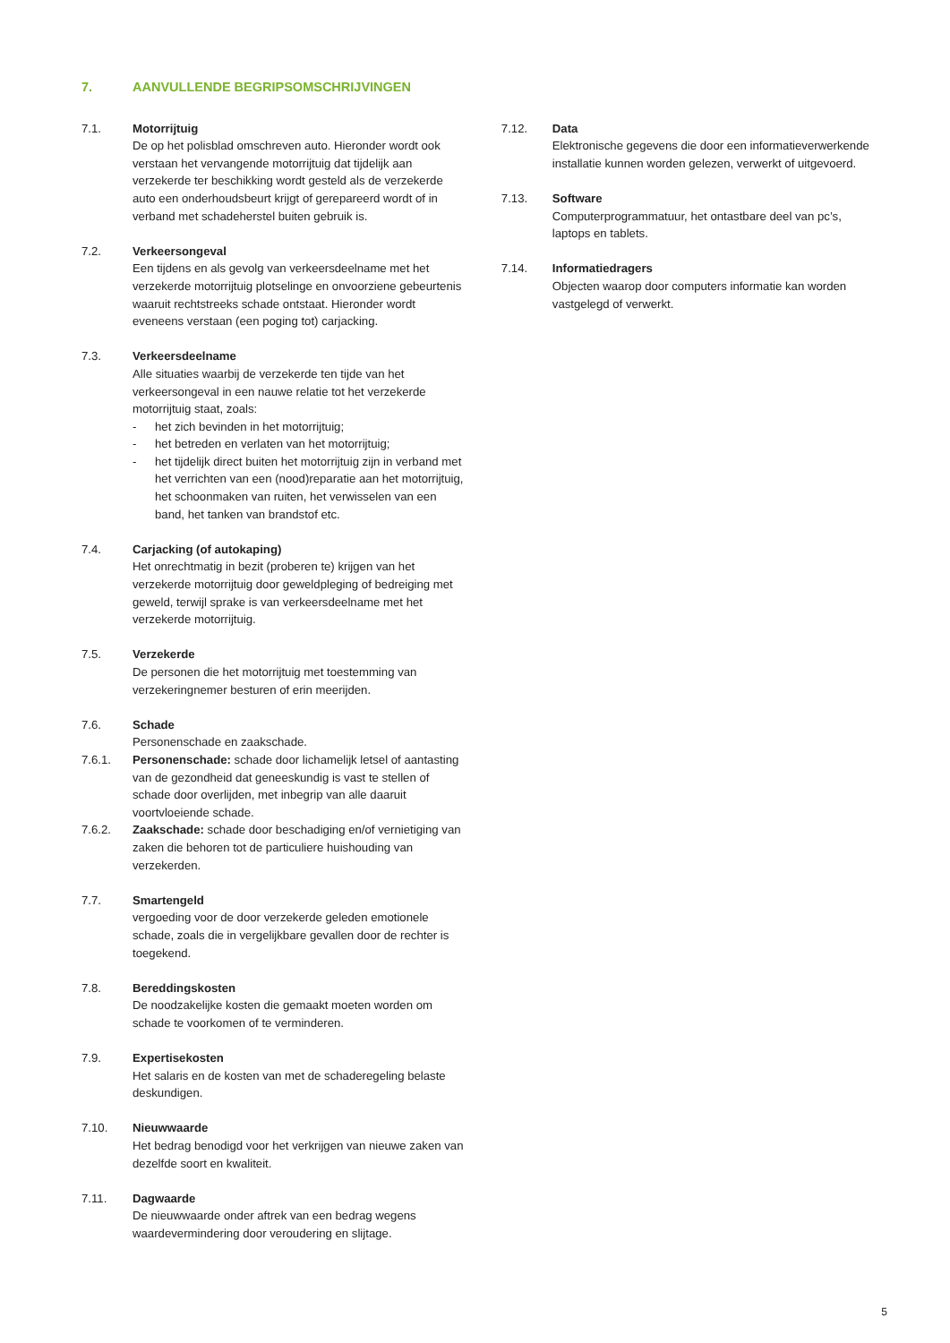7. AANVULLENDE BEGRIPSOMSCHRIJVINGEN
7.1. Motorrijtuig
De op het polisblad omschreven auto. Hieronder wordt ook verstaan het vervangende motorrijtuig dat tijdelijk aan verzekerde ter beschikking wordt gesteld als de verzekerde auto een onderhoudsbeurt krijgt of gerepareerd wordt of in verband met schadeherstel buiten gebruik is.
7.2. Verkeersongeval
Een tijdens en als gevolg van verkeersdeelname met het verzekerde motorrijtuig plotselinge en onvoorziene gebeurtenis waaruit rechtstreeks schade ontstaat. Hieronder wordt eveneens verstaan (een poging tot) carjacking.
7.3. Verkeersdeelname
Alle situaties waarbij de verzekerde ten tijde van het verkeersongeval in een nauwe relatie tot het verzekerde motorrijtuig staat, zoals:
- het zich bevinden in het motorrijtuig;
- het betreden en verlaten van het motorrijtuig;
- het tijdelijk direct buiten het motorrijtuig zijn in verband met het verrichten van een (nood)reparatie aan het motorrijtuig, het schoonmaken van ruiten, het verwisselen van een band, het tanken van brandstof etc.
7.4. Carjacking (of autokaping)
Het onrechtmatig in bezit (proberen te) krijgen van het verzekerde motorrijtuig door geweldpleging of bedreiging met geweld, terwijl sprake is van verkeersdeelname met het verzekerde motorrijtuig.
7.5. Verzekerde
De personen die het motorrijtuig met toestemming van verzekeringnemer besturen of erin meerijden.
7.6. Schade
Personenschade en zaakschade.
7.6.1. Personenschade: schade door lichamelijk letsel of aantasting van de gezondheid dat geneeskundig is vast te stellen of schade door overlijden, met inbegrip van alle daaruit voortvloeiende schade.
7.6.2. Zaakschade: schade door beschadiging en/of vernietiging van zaken die behoren tot de particuliere huishouding van verzekerden.
7.7. Smartengeld
vergoeding voor de door verzekerde geleden emotionele schade, zoals die in vergelijkbare gevallen door de rechter is toegekend.
7.8. Bereddingskosten
De noodzakelijke kosten die gemaakt moeten worden om schade te voorkomen of te verminderen.
7.9. Expertisekosten
Het salaris en de kosten van met de schaderegeling belaste deskundigen.
7.10. Nieuwwaarde
Het bedrag benodigd voor het verkrijgen van nieuwe zaken van dezelfde soort en kwaliteit.
7.11. Dagwaarde
De nieuwwaarde onder aftrek van een bedrag wegens waardevermindering door veroudering en slijtage.
7.12. Data
Elektronische gegevens die door een informatieverwerkende installatie kunnen worden gelezen, verwerkt of uitgevoerd.
7.13. Software
Computerprogrammatuur, het ontastbare deel van pc’s, laptops en tablets.
7.14. Informatiedragers
Objecten waarop door computers informatie kan worden vastgelegd of verwerkt.
5